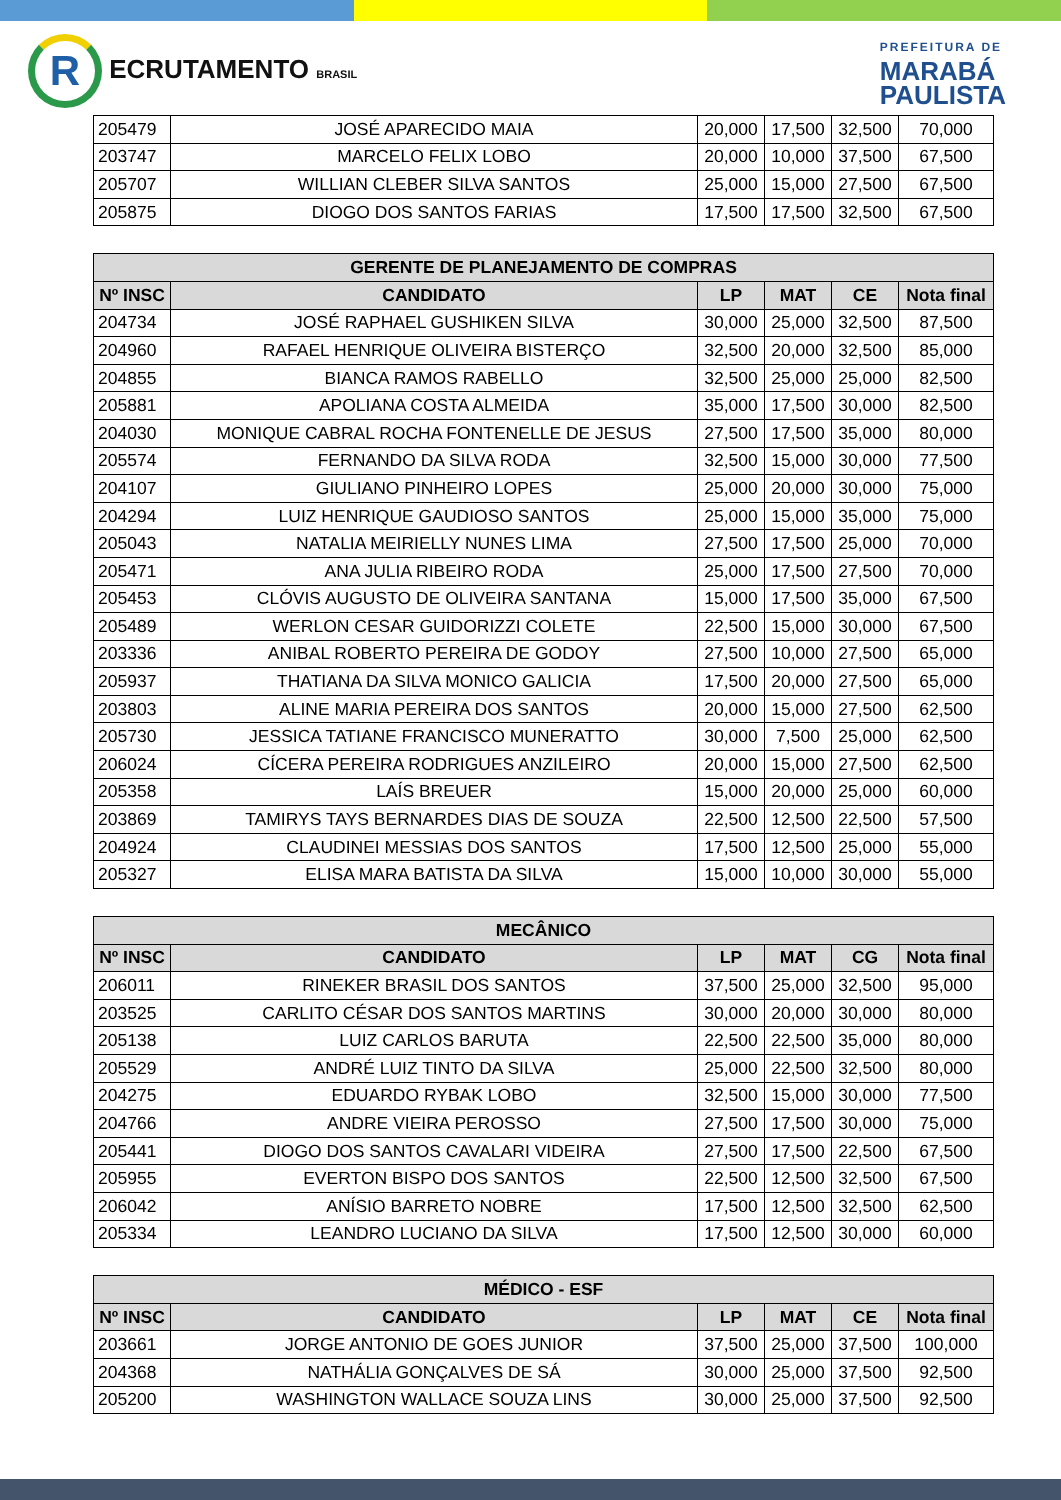R ECRUTAMENTO BRASIL
PREFEITURA DE
MARABÁ
PAULISTA
| 205479 | JOSÉ APARECIDO MAIA | 20,000 | 17,500 | 32,500 | 70,000 |
| 203747 | MARCELO FELIX LOBO | 20,000 | 10,000 | 37,500 | 67,500 |
| 205707 | WILLIAN CLEBER SILVA SANTOS | 25,000 | 15,000 | 27,500 | 67,500 |
| 205875 | DIOGO DOS SANTOS FARIAS | 17,500 | 17,500 | 32,500 | 67,500 |
| GERENTE DE PLANEJAMENTO DE COMPRAS | | | | | |
| --- | --- | --- | --- | --- | --- |
| Nº INSC | CANDIDATO | LP | MAT | CE | Nota final |
| 204734 | JOSÉ RAPHAEL GUSHIKEN SILVA | 30,000 | 25,000 | 32,500 | 87,500 |
| 204960 | RAFAEL HENRIQUE OLIVEIRA BISTERÇO | 32,500 | 20,000 | 32,500 | 85,000 |
| 204855 | BIANCA RAMOS RABELLO | 32,500 | 25,000 | 25,000 | 82,500 |
| 205881 | APOLIANA COSTA ALMEIDA | 35,000 | 17,500 | 30,000 | 82,500 |
| 204030 | MONIQUE CABRAL ROCHA FONTENELLE DE JESUS | 27,500 | 17,500 | 35,000 | 80,000 |
| 205574 | FERNANDO DA SILVA RODA | 32,500 | 15,000 | 30,000 | 77,500 |
| 204107 | GIULIANO PINHEIRO LOPES | 25,000 | 20,000 | 30,000 | 75,000 |
| 204294 | LUIZ HENRIQUE GAUDIOSO SANTOS | 25,000 | 15,000 | 35,000 | 75,000 |
| 205043 | NATALIA MEIRIELLY NUNES LIMA | 27,500 | 17,500 | 25,000 | 70,000 |
| 205471 | ANA JULIA RIBEIRO RODA | 25,000 | 17,500 | 27,500 | 70,000 |
| 205453 | CLÓVIS AUGUSTO DE OLIVEIRA SANTANA | 15,000 | 17,500 | 35,000 | 67,500 |
| 205489 | WERLON CESAR GUIDORIZZI COLETE | 22,500 | 15,000 | 30,000 | 67,500 |
| 203336 | ANIBAL ROBERTO PEREIRA DE GODOY | 27,500 | 10,000 | 27,500 | 65,000 |
| 205937 | THATIANA DA SILVA MONICO GALICIA | 17,500 | 20,000 | 27,500 | 65,000 |
| 203803 | ALINE MARIA PEREIRA DOS SANTOS | 20,000 | 15,000 | 27,500 | 62,500 |
| 205730 | JESSICA TATIANE FRANCISCO MUNERATTO | 30,000 | 7,500 | 25,000 | 62,500 |
| 206024 | CÍCERA PEREIRA RODRIGUES ANZILEIRO | 20,000 | 15,000 | 27,500 | 62,500 |
| 205358 | LAÍS BREUER | 15,000 | 20,000 | 25,000 | 60,000 |
| 203869 | TAMIRYS TAYS BERNARDES DIAS DE SOUZA | 22,500 | 12,500 | 22,500 | 57,500 |
| 204924 | CLAUDINEI MESSIAS DOS SANTOS | 17,500 | 12,500 | 25,000 | 55,000 |
| 205327 | ELISA MARA BATISTA DA SILVA | 15,000 | 10,000 | 30,000 | 55,000 |
| MECÂNICO | | | | | |
| --- | --- | --- | --- | --- | --- |
| Nº INSC | CANDIDATO | LP | MAT | CG | Nota final |
| 206011 | RINEKER BRASIL DOS SANTOS | 37,500 | 25,000 | 32,500 | 95,000 |
| 203525 | CARLITO CÉSAR DOS SANTOS MARTINS | 30,000 | 20,000 | 30,000 | 80,000 |
| 205138 | LUIZ CARLOS BARUTA | 22,500 | 22,500 | 35,000 | 80,000 |
| 205529 | ANDRÉ LUIZ TINTO DA SILVA | 25,000 | 22,500 | 32,500 | 80,000 |
| 204275 | EDUARDO RYBAK LOBO | 32,500 | 15,000 | 30,000 | 77,500 |
| 204766 | ANDRE VIEIRA PEROSSO | 27,500 | 17,500 | 30,000 | 75,000 |
| 205441 | DIOGO DOS SANTOS CAVALARI VIDEIRA | 27,500 | 17,500 | 22,500 | 67,500 |
| 205955 | EVERTON BISPO DOS SANTOS | 22,500 | 12,500 | 32,500 | 67,500 |
| 206042 | ANÍSIO BARRETO NOBRE | 17,500 | 12,500 | 32,500 | 62,500 |
| 205334 | LEANDRO LUCIANO DA SILVA | 17,500 | 12,500 | 30,000 | 60,000 |
| MÉDICO - ESF | | | | | |
| --- | --- | --- | --- | --- | --- |
| Nº INSC | CANDIDATO | LP | MAT | CE | Nota final |
| 203661 | JORGE ANTONIO DE GOES JUNIOR | 37,500 | 25,000 | 37,500 | 100,000 |
| 204368 | NATHÁLIA GONÇALVES DE SÁ | 30,000 | 25,000 | 37,500 | 92,500 |
| 205200 | WASHINGTON WALLACE SOUZA LINS | 30,000 | 25,000 | 37,500 | 92,500 |